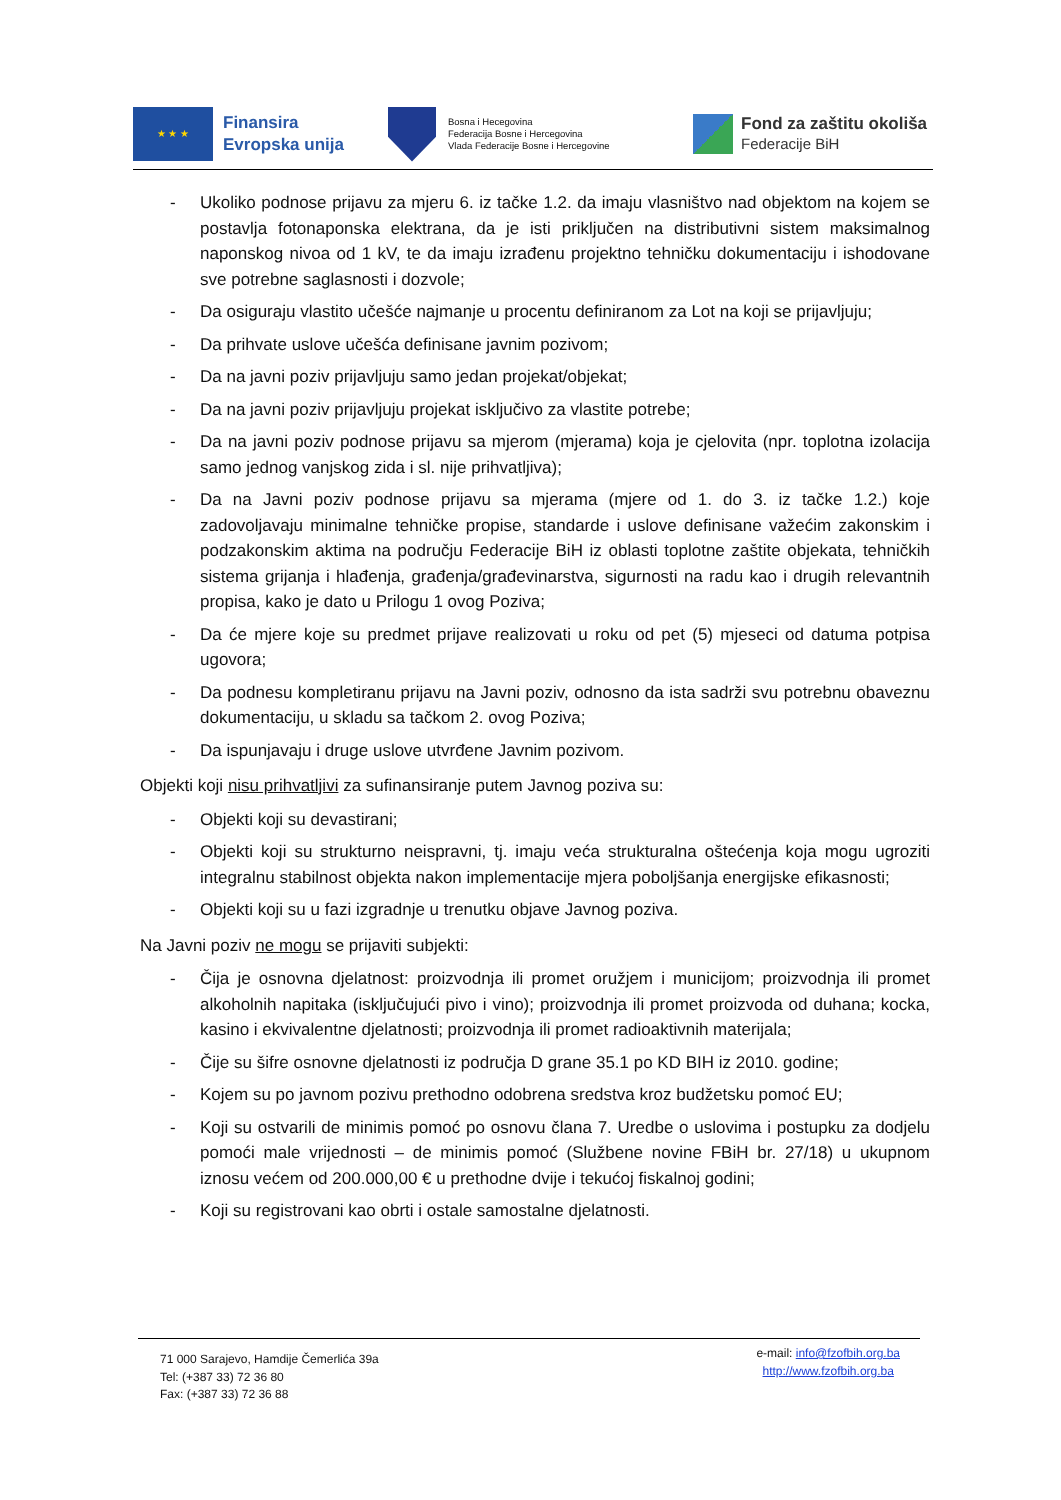★ ★ ★
Finansira
Evropska unija
Bosna i Hecegovina
Federacija Bosne i Hercegovina
Vlada Federacije Bosne i Hercegovine
Fond za zaštitu okoliša
Federacije BiH
- Ukoliko podnose prijavu za mjeru 6. iz tačke 1.2. da imaju vlasništvo nad objektom na kojem se postavlja fotonaponska elektrana, da je isti priključen na distributivni sistem maksimalnog naponskog nivoa od 1 kV, te da imaju izrađenu projektno tehničku dokumentaciju i ishodovane sve potrebne saglasnosti i dozvole;
- Da osiguraju vlastito učešće najmanje u procentu definiranom za Lot na koji se prijavljuju;
- Da prihvate uslove učešća definisane javnim pozivom;
- Da na javni poziv prijavljuju samo jedan projekat/objekat;
- Da na javni poziv prijavljuju projekat isključivo za vlastite potrebe;
- Da na javni poziv podnose prijavu sa mjerom (mjerama) koja je cjelovita (npr. toplotna izolacija samo jednog vanjskog zida i sl. nije prihvatljiva);
- Da na Javni poziv podnose prijavu sa mjerama (mjere od 1. do 3. iz tačke 1.2.) koje zadovoljavaju minimalne tehničke propise, standarde i uslove definisane važećim zakonskim i podzakonskim aktima na području Federacije BiH iz oblasti toplotne zaštite objekata, tehničkih sistema grijanja i hlađenja, građenja/građevinarstva, sigurnosti na radu kao i drugih relevantnih propisa, kako je dato u Prilogu 1 ovog Poziva;
- Da će mjere koje su predmet prijave realizovati u roku od pet (5) mjeseci od datuma potpisa ugovora;
- Da podnesu kompletiranu prijavu na Javni poziv, odnosno da ista sadrži svu potrebnu obaveznu dokumentaciju, u skladu sa tačkom 2. ovog Poziva;
- Da ispunjavaju i druge uslove utvrđene Javnim pozivom.
Objekti koji nisu prihvatljivi za sufinansiranje putem Javnog poziva su:
- Objekti koji su devastirani;
- Objekti koji su strukturno neispravni, tj. imaju veća strukturalna oštećenja koja mogu ugroziti integralnu stabilnost objekta nakon implementacije mjera poboljšanja energijske efikasnosti;
- Objekti koji su u fazi izgradnje u trenutku objave Javnog poziva.
Na Javni poziv ne mogu se prijaviti subjekti:
- Čija je osnovna djelatnost: proizvodnja ili promet oružjem i municijom; proizvodnja ili promet alkoholnih napitaka (isključujući pivo i vino); proizvodnja ili promet proizvoda od duhana; kocka, kasino i ekvivalentne djelatnosti; proizvodnja ili promet radioaktivnih materijala;
- Čije su šifre osnovne djelatnosti iz područja D grane 35.1 po KD BIH iz 2010. godine;
- Kojem su po javnom pozivu prethodno odobrena sredstva kroz budžetsku pomoć EU;
- Koji su ostvarili de minimis pomoć po osnovu člana 7. Uredbe o uslovima i postupku za dodjelu pomoći male vrijednosti – de minimis pomoć (Službene novine FBiH br. 27/18) u ukupnom iznosu većem od 200.000,00 € u prethodne dvije i tekućoj fiskalnoj godini;
- Koji su registrovani kao obrti i ostale samostalne djelatnosti.
71 000 Sarajevo, Hamdije Čemerlića 39a
Tel: (+387 33) 72 36 80
Fax: (+387 33) 72 36 88
e-mail: info@fzofbih.org.ba
http://www.fzofbih.org.ba